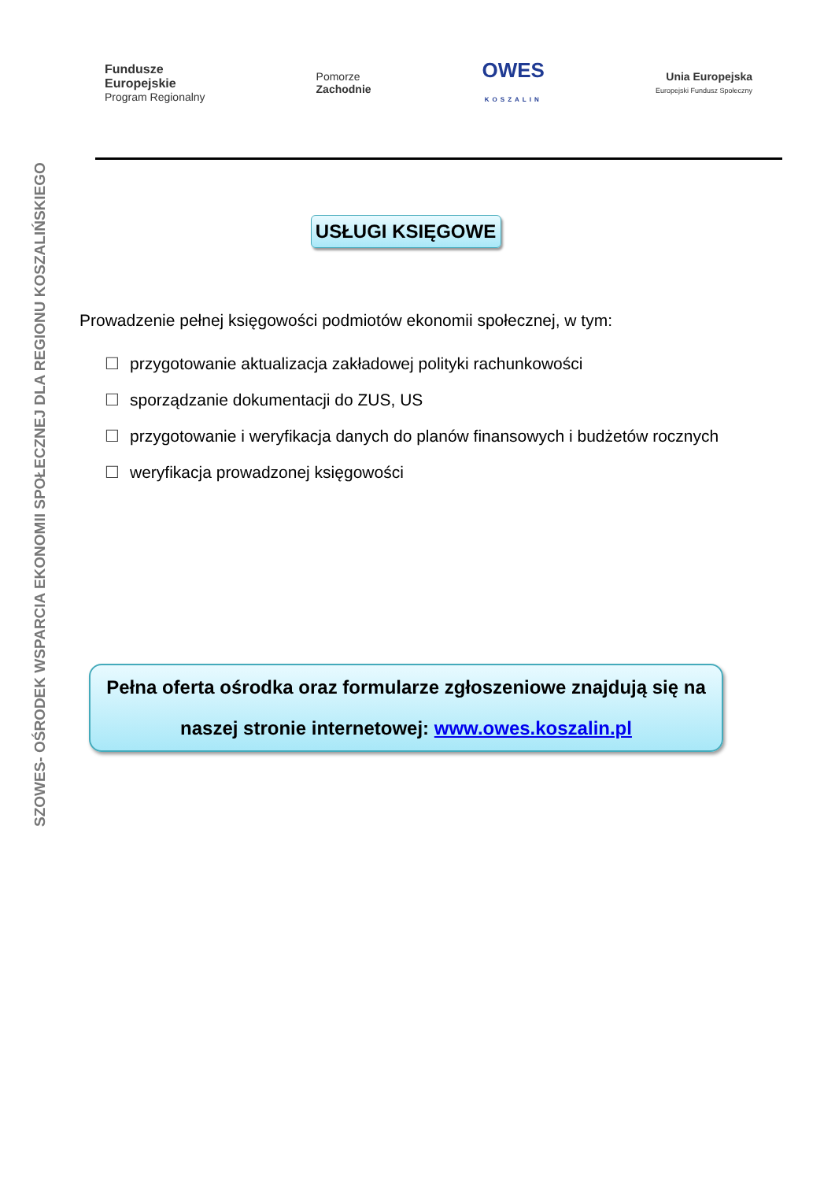SZOWES- OŚRODEK WSPARCIA EKONOMII SPOŁECZNEJ DLA REGIONU KOSZALIŃSKIEGO
Fundusze
Europejskie
Program Regionalny
Pomorze
Zachodnie
OWES
KOSZALIN
Unia Europejska
Europejski Fundusz Społeczny
USŁUGI KSIĘGOWE
Prowadzenie pełnej księgowości podmiotów ekonomii społecznej, w tym:
☐ przygotowanie aktualizacja zakładowej polityki rachunkowości
☐ sporządzanie dokumentacji do ZUS, US
☐ przygotowanie i weryfikacja danych do planów finansowych i budżetów rocznych
☐ weryfikacja prowadzonej księgowości
Pełna oferta ośrodka oraz formularze zgłoszeniowe znajdują się na
naszej stronie internetowej: www.owes.koszalin.pl